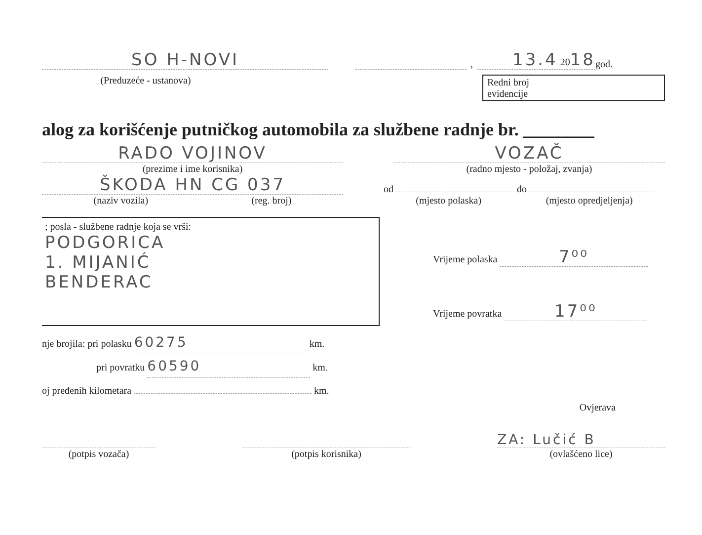SO H-NOVI
,
13.4 2018
god.
(Preduzeće - ustanova) Redni broj
evidencije
alog za korišćenje putničkog automobila za službene radnje br. ________
RADO VOJINOV
(prezime i ime korisnika)
VOZAČ
(radno mjesto - položaj, zvanja)
ŠKODA HN CG 037
(naziv vozila) (reg. broj)
od do
(mjesto polaska) (mjesto opredjeljenja)
; posla - službene radnje koja se vrši:
PODGORICA
1. MIJANIĆ
BENDERAC
Vrijeme polaska 7⁰⁰
Vrijeme povratka 17⁰⁰
nje brojila: pri polasku 60275 km.
pri povratku 60590 km.
oj pređenih kilometara km.
Ovjerava
(potpis vozača)
(potpis korisnika)
ZA: Lučić B
(ovlašćeno lice)